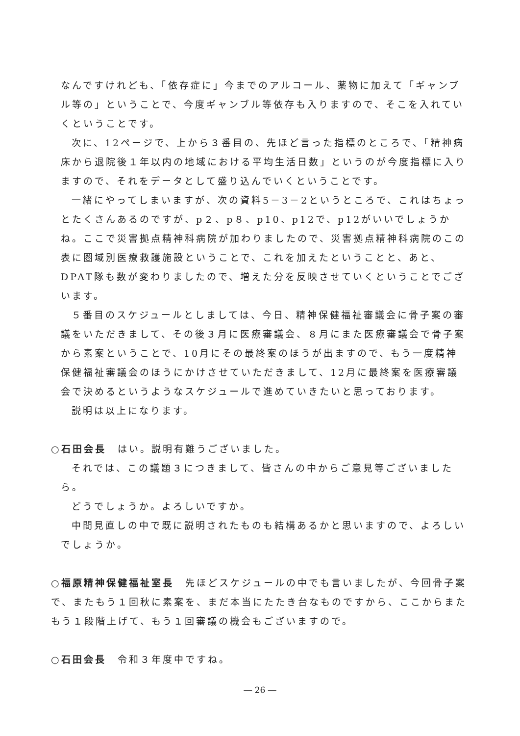なんですけれども、「依存症に」今までのアルコール、薬物に加えて「ギャンブル等の」ということで、今度ギャンブル等依存も入りますので、そこを入れていくということです。
次に、12ページで、上から３番目の、先ほど言った指標のところで、「精神病床から退院後１年以内の地域における平均生活日数」というのが今度指標に入りますので、それをデータとして盛り込んでいくということです。
一緒にやってしまいますが、次の資料5－3－2というところで、これはちょっとたくさんあるのですが、p２、p８、p10、p12で、p12がいいでしょうかね。ここで災害拠点精神科病院が加わりましたので、災害拠点精神科病院のこの表に圏域別医療救護施設ということで、これを加えたということと、あと、DPAT隊も数が変わりましたので、増えた分を反映させていくということでございます。
５番目のスケジュールとしましては、今日、精神保健福祉審議会に骨子案の審議をいただきまして、その後３月に医療審議会、８月にまた医療審議会で骨子案から素案ということで、10月にその最終案のほうが出ますので、もう一度精神保健福祉審議会のほうにかけさせていただきまして、12月に最終案を医療審議会で決めるというようなスケジュールで進めていきたいと思っております。
説明は以上になります。
○石田会長　はい。説明有難うございました。
それでは、この議題３につきまして、皆さんの中からご意見等ございましたら。
どうでしょうか。よろしいですか。
中間見直しの中で既に説明されたものも結構あるかと思いますので、よろしいでしょうか。
○福原精神保健福祉室長　先ほどスケジュールの中でも言いましたが、今回骨子案で、またもう１回秋に素案を、まだ本当にたたき台なものですから、ここからまたもう１段階上げて、もう１回審議の機会もございますので。
○石田会長　令和３年度中ですね。
― 26 ―